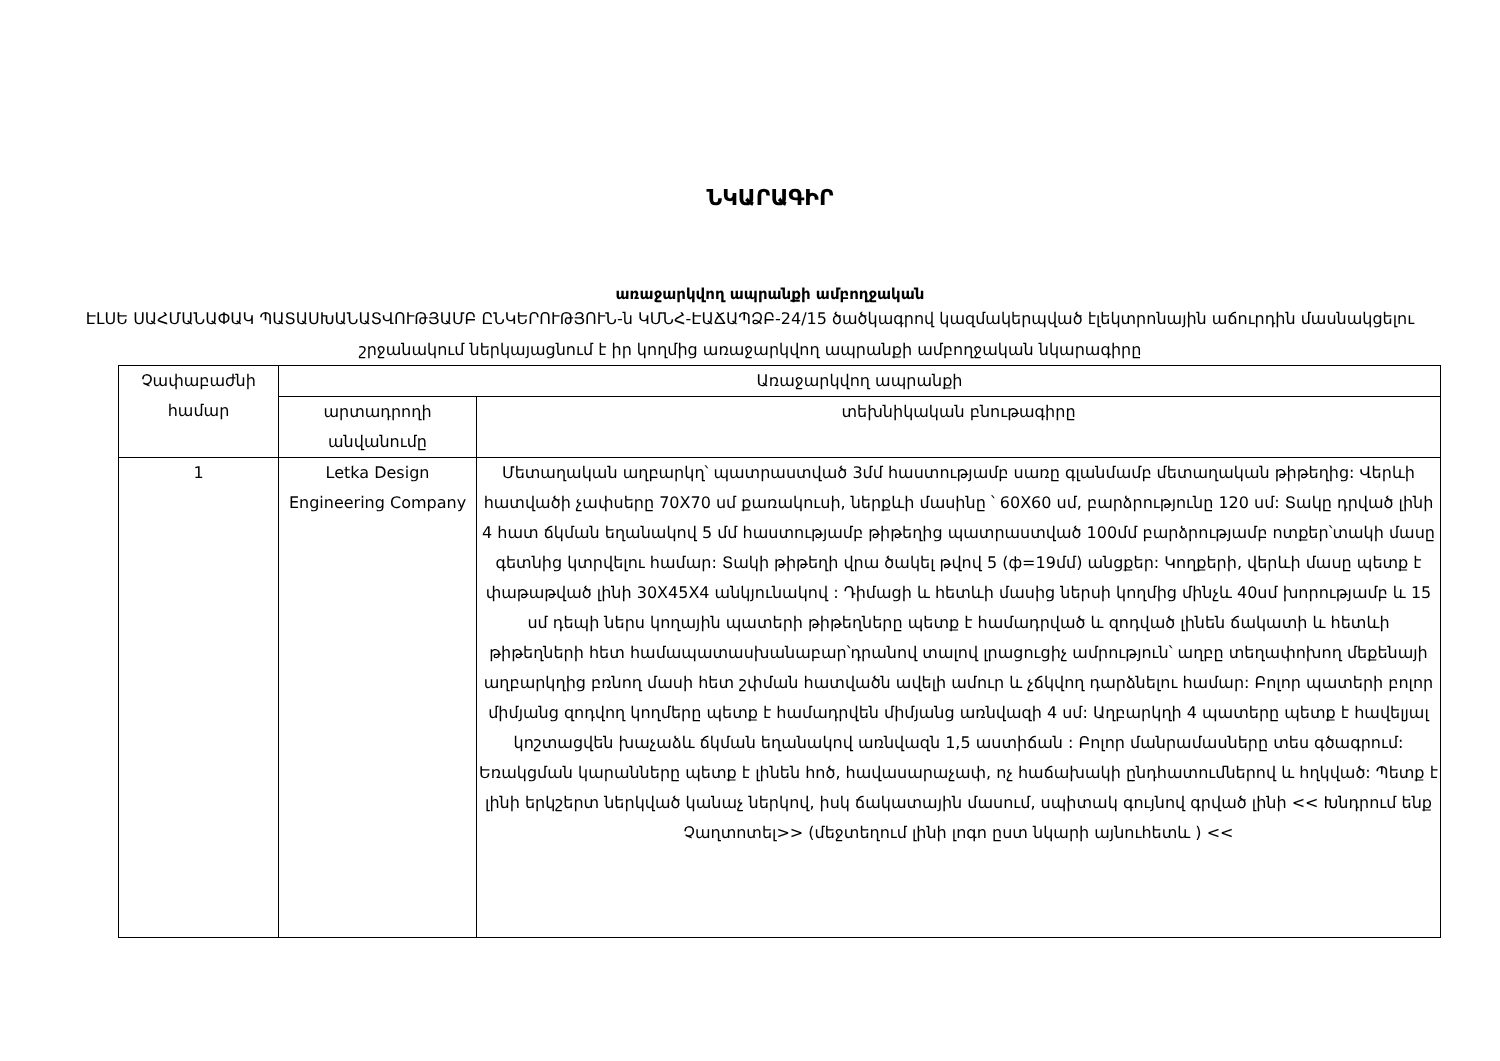ՆԿԱՐԱԳԻՐ
առաջարկվող ապրանքի ամբողջական
ԷԼՍԵ ՍԱՀՄԱՆԱՓԱԿ ՊԱՏԱՍԽԱՆԱՏՎՈՒԹՅԱՄԲ ԸՆԿԵՐՈՒԹՅՈՒՆ-ն ԿՄՆՀ-ԷԱՃԱՊՁԲ-24/15 ծածկագրով կազմակերպված էլեկտրոնային աճուրդին մասնակցելու շրջանակում ներկայացնում է իր կողմից առաջարկվող ապրանքի ամբողջական նկարագիրը
| Չափաբաժնի համար | Առաջարկվող ապրանքի | |
| --- | --- | --- |
| | արտադրողի անվանումը | տեխնիկական բնութագիրը |
| 1 | Letka Design Engineering Company | Մետաղական աղբարկղ՝ պատրաստված 3մմ հաստությամբ սառը գլանմամբ մետաղական թիթեղից: Վերևի հատվածի չափսերը 70X70 սմ քառակուսի, ներքևի մասինը ՝ 60X60 սմ, բարձրությունը 120 սմ: Տակը դրված լինի 4 հատ ճկման եղանակով 5 մմ հաստությամբ թիթեղից պատրաստված 100մմ բարձրությամբ ոտքեր՝տակի մասը գետնից կտրվելու համար: Տակի թիթեղի վրա ծակել թվով 5 (ф=19մմ) անցքեր: Կողքերի, վերևի մասը պետք է փաթաթված լինի 30X45X4 անկյունակով : Դիմացի և հետևի մասից ներսի կողմից մինչև 40սմ խորությամբ և 15 սմ դեպի ներս կողային պատերի թիթեղները պետք է համադրված և զոդված լինեն ճակատի և հետևի թիթեղների հետ համապատասխանաբար՝դրանով տալով լրացուցիչ ամրություն՝ աղբը տեղափոխող մեքենայի աղբարկղից բռնող մասի հետ շփման հատվածն ավելի ամուր և չճկվող դարձնելու համար: Բոլոր պատերի բոլոր միմյանց զոդվող կողմերը պետք է համադրվեն միմյանց առնվազի 4 սմ: Աղբարկղի 4 պատերը պետք է հավելյալ կոշտացվեն խաչաձև ճկման եղանակով առնվազն 1,5 աստիճան : Բոլոր մանրամասները տես գծագրում: Եռակցման կարանները պետք է լինեն հոծ, հավասարաչափ, ոչ հաճախակի ընդհատումներով և հղկված: Պետք է լինի երկշերտ ներկված կանաչ ներկով, իսկ ճակատային մասում, սպիտակ գույնով գրված լինի << Խնդրում ենք Չաղտոտել>> (մեջտեղում լինի լոգո ըստ նկարի այնուհետև ) << |